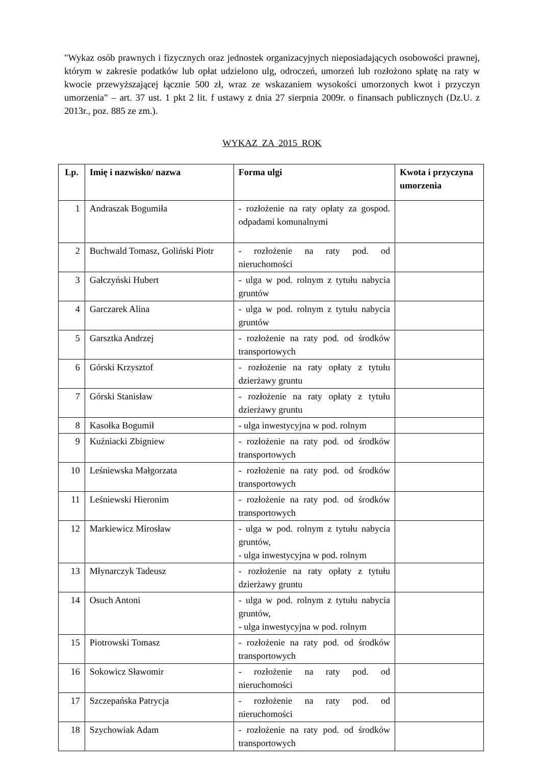"Wykaz osób prawnych i fizycznych oraz jednostek organizacyjnych nieposiadających osobowości prawnej, którym w zakresie podatków lub opłat udzielono ulg, odroczeń, umorzeń lub rozłożono spłatę na raty w kwocie przewyższającej łącznie 500 zł, wraz ze wskazaniem wysokości umorzonych kwot i przyczyn umorzenia" – art. 37 ust. 1 pkt 2 lit. f ustawy z dnia 27 sierpnia 2009r. o finansach publicznych (Dz.U. z 2013r., poz. 885 ze zm.).
WYKAZ ZA 2015 ROK
| Lp. | Imię i nazwisko/ nazwa | Forma ulgi | Kwota i przyczyna umorzenia |
| --- | --- | --- | --- |
| 1 | Andraszak Bogumiła | - rozłożenie na raty opłaty za gospod. odpadami komunalnymi | |
| 2 | Buchwald Tomasz, Goliński Piotr | - rozłożenie na raty pod. od nieruchomości | |
| 3 | Gałczyński Hubert | - ulga w pod. rolnym z tytułu nabycia gruntów | |
| 4 | Garczarek Alina | - ulga w pod. rolnym z tytułu nabycia gruntów | |
| 5 | Garsztka Andrzej | - rozłożenie na raty pod. od środków transportowych | |
| 6 | Górski Krzysztof | - rozłożenie na raty opłaty z tytułu dzierżawy gruntu | |
| 7 | Górski Stanisław | - rozłożenie na raty opłaty z tytułu dzierżawy gruntu | |
| 8 | Kasołka Bogumił | - ulga inwestycyjna w pod. rolnym | |
| 9 | Kuźniacki Zbigniew | - rozłożenie na raty pod. od środków transportowych | |
| 10 | Leśniewska Małgorzata | - rozłożenie na raty pod. od środków transportowych | |
| 11 | Leśniewski Hieronim | - rozłożenie na raty pod. od środków transportowych | |
| 12 | Markiewicz Mirosław | - ulga w pod. rolnym z tytułu nabycia gruntów, - ulga inwestycyjna w pod. rolnym | |
| 13 | Młynarczyk Tadeusz | - rozłożenie na raty opłaty z tytułu dzierżawy gruntu | |
| 14 | Osuch Antoni | - ulga w pod. rolnym z tytułu nabycia gruntów, - ulga inwestycyjna w pod. rolnym | |
| 15 | Piotrowski Tomasz | - rozłożenie na raty pod. od środków transportowych | |
| 16 | Sokowicz Sławomir | - rozłożenie na raty pod. od nieruchomości | |
| 17 | Szczepańska Patrycja | - rozłożenie na raty pod. od nieruchomości | |
| 18 | Szychowiak Adam | - rozłożenie na raty pod. od środków transportowych | |